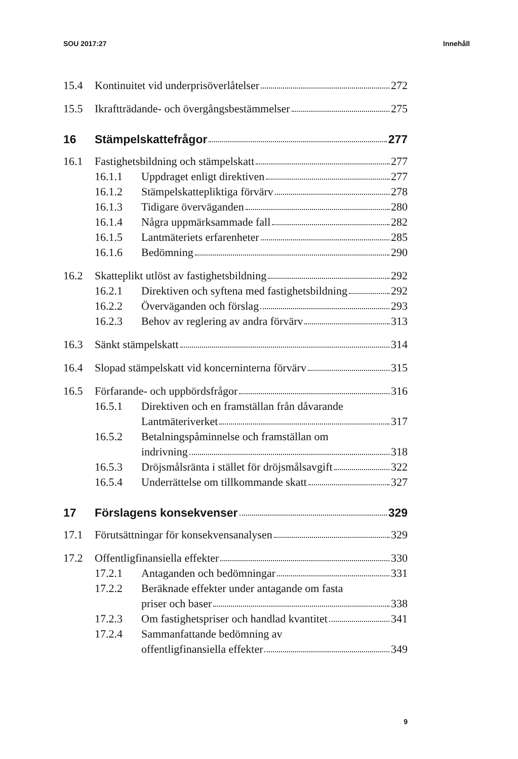SOU 2017:27 Innehåll
15.4 Kontinuitet vid underprisöverlåtelser 272
15.5 Ikraftträdande- och övergångsbestämmelser 275
16 Stämpelskattefrågor 277
16.1 Fastighetsbildning och stämpelskatt 277
16.1.1 Uppdraget enligt direktiven 277
16.1.2 Stämpelskattepliktiga förvärv 278
16.1.3 Tidigare överväganden 280
16.1.4 Några uppmärksammade fall 282
16.1.5 Lantmäteriets erfarenheter 285
16.1.6 Bedömning 290
16.2 Skatteplikt utlöst av fastighetsbildning 292
16.2.1 Direktiven och syftena med fastighetsbildning 292
16.2.2 Överväganden och förslag 293
16.2.3 Behov av reglering av andra förvärv 313
16.3 Sänkt stämpelskatt 314
16.4 Slopad stämpelskatt vid koncerninterna förvärv 315
16.5 Förfarande- och uppbördsfrågor 316
16.5.1 Direktiven och en framställan från dåvarande
Lantmäteriverket 317
16.5.2 Betalningspåminnelse och framställan om
indrivning 318
16.5.3 Dröjsmålsränta i stället för dröjsmålsavgift 322
16.5.4 Underrättelse om tillkommande skatt 327
17 Förslagens konsekvenser 329
17.1 Förutsättningar för konsekvensanalysen 329
17.2 Offentligfinansiella effekter 330
17.2.1 Antaganden och bedömningar 331
17.2.2 Beräknade effekter under antagande om fasta
priser och baser 338
17.2.3 Om fastighetspriser och handlad kvantitet 341
17.2.4 Sammanfattande bedömning av
offentligfinansiella effekter 349
9